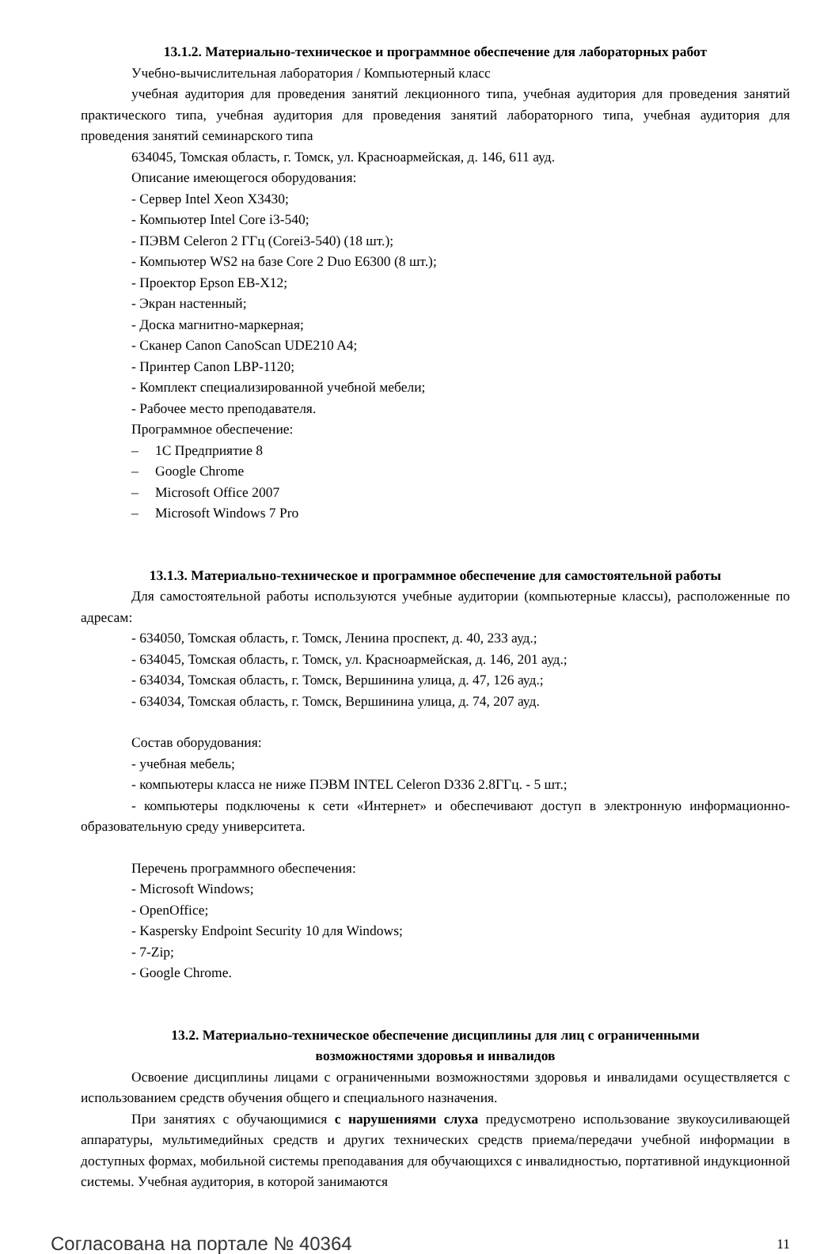13.1.2. Материально-техническое и программное обеспечение для лабораторных работ
Учебно-вычислительная лаборатория / Компьютерный класс
учебная аудитория для проведения занятий лекционного типа, учебная аудитория для проведения занятий практического типа, учебная аудитория для проведения занятий лабораторного типа, учебная аудитория для проведения занятий семинарского типа
634045, Томская область, г. Томск, ул. Красноармейская, д. 146, 611 ауд.
Описание имеющегося оборудования:
- Сервер Intel Xeon X3430;
- Компьютер Intel Core i3-540;
- ПЭВМ Celeron 2 ГГц (Corei3-540) (18 шт.);
- Компьютер WS2 на базе Core 2 Duo E6300 (8 шт.);
- Проектор Epson EB-X12;
- Экран настенный;
- Доска магнитно-маркерная;
- Сканер Canon CanoScan UDE210 A4;
- Принтер Canon LBP-1120;
- Комплект специализированной учебной мебели;
- Рабочее место преподавателя.
Программное обеспечение:
– 1С Предприятие 8
– Google Chrome
– Microsoft Office 2007
– Microsoft Windows 7 Pro
13.1.3. Материально-техническое и программное обеспечение для самостоятельной работы
Для самостоятельной работы используются учебные аудитории (компьютерные классы), расположенные по адресам:
- 634050, Томская область, г. Томск, Ленина проспект, д. 40, 233 ауд.;
- 634045, Томская область, г. Томск, ул. Красноармейская, д. 146, 201 ауд.;
- 634034, Томская область, г. Томск, Вершинина улица, д. 47, 126 ауд.;
- 634034, Томская область, г. Томск, Вершинина улица, д. 74, 207 ауд.
Состав оборудования:
- учебная мебель;
- компьютеры класса не ниже ПЭВМ INTEL Celeron D336 2.8ГГц. - 5 шт.;
- компьютеры подключены к сети «Интернет» и обеспечивают доступ в электронную информационно-образовательную среду университета.
Перечень программного обеспечения:
- Microsoft Windows;
- OpenOffice;
- Kaspersky Endpoint Security 10 для Windows;
- 7-Zip;
- Google Chrome.
13.2. Материально-техническое обеспечение дисциплины для лиц с ограниченными
возможностями здоровья и инвалидов
Освоение дисциплины лицами с ограниченными возможностями здоровья и инвалидами осуществляется с использованием средств обучения общего и специального назначения.
При занятиях с обучающимися с нарушениями слуха предусмотрено использование звукоусиливающей аппаратуры, мультимедийных средств и других технических средств приема/передачи учебной информации в доступных формах, мобильной системы преподавания для обучающихся с инвалидностью, портативной индукционной системы. Учебная аудитория, в которой занимаются
Согласована на портале № 40364 11